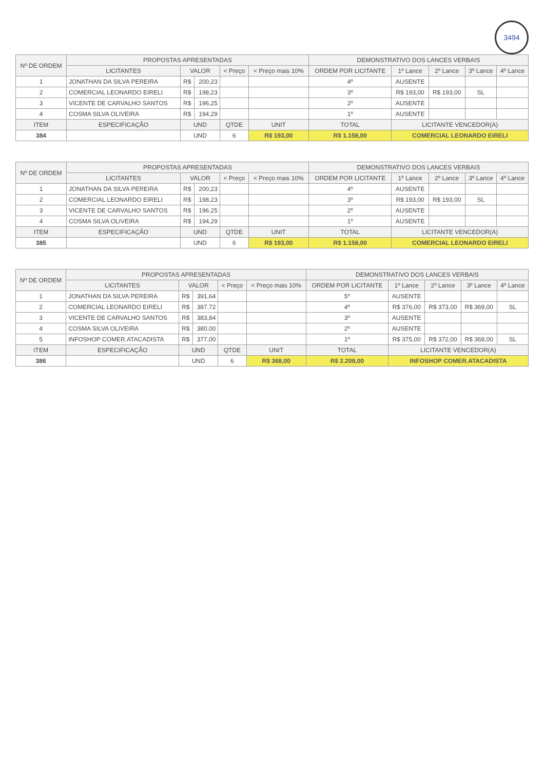3494
| Nº DE ORDEM | PROPOSTAS APRESENTADAS | | | | | DEMONSTRATIVO DOS LANCES VERBAIS | | | | |
| --- | --- | --- | --- | --- | --- | --- | --- | --- | --- | --- |
| | LICITANTES | VALOR | | < Preço | < Preço mais 10% | ORDEM POR LICITANTE | 1º Lance | 2º Lance | 3º Lance | 4º Lance |
| 1 | JONATHAN DA SILVA PEREIRA | R$ | 200,23 | | | 4º | AUSENTE | | | |
| 2 | COMERCIAL LEONARDO EIRELI | R$ | 198,23 | | | 3º | R$ 193,00 | R$ 193,00 | SL | |
| 3 | VICENTE DE CARVALHO SANTOS | R$ | 196,25 | | | 2º | AUSENTE | | | |
| 4 | COSMA SILVA OLIVEIRA | R$ | 194,29 | | | 1º | AUSENTE | | | |
| ITEM | ESPECIFICAÇÃO | UND | | QTDE | UNIT | TOTAL | LICITANTE VENCEDOR(A) | | | |
| 384 | | UND | | 6 | R$ 193,00 | R$ 1.158,00 | COMERCIAL LEONARDO EIRELI | | | |
| Nº DE ORDEM | PROPOSTAS APRESENTADAS | | | | | DEMONSTRATIVO DOS LANCES VERBAIS | | | | |
| --- | --- | --- | --- | --- | --- | --- | --- | --- | --- | --- |
| | LICITANTES | VALOR | | < Preço | < Preço mais 10% | ORDEM POR LICITANTE | 1º Lance | 2º Lance | 3º Lance | 4º Lance |
| 1 | JONATHAN DA SILVA PEREIRA | R$ | 200,23 | | | 4º | AUSENTE | | | |
| 2 | COMERCIAL LEONARDO EIRELI | R$ | 198,23 | | | 3º | R$ 193,00 | R$ 193,00 | SL | |
| 3 | VICENTE DE CARVALHO SANTOS | R$ | 196,25 | | | 2º | AUSENTE | | | |
| 4 | COSMA SILVA OLIVEIRA | R$ | 194,29 | | | 1º | AUSENTE | | | |
| ITEM | ESPECIFICAÇÃO | UND | | QTDE | UNIT | TOTAL | LICITANTE VENCEDOR(A) | | | |
| 385 | | UND | | 6 | R$ 193,00 | R$ 1.158,00 | COMERCIAL LEONARDO EIRELI | | | |
| Nº DE ORDEM | PROPOSTAS APRESENTADAS | | | | | DEMONSTRATIVO DOS LANCES VERBAIS | | | | |
| --- | --- | --- | --- | --- | --- | --- | --- | --- | --- | --- |
| | LICITANTES | VALOR | | < Preço | < Preço mais 10% | ORDEM POR LICITANTE | 1º Lance | 2º Lance | 3º Lance | 4º Lance |
| 1 | JONATHAN DA SILVA PEREIRA | R$ | 391,64 | | | 5º | AUSENTE | | | |
| 2 | COMERCIAL LEONARDO EIRELI | R$ | 387,72 | | | 4º | R$ 376,00 | R$ 373,00 | R$ 369,00 | SL |
| 3 | VICENTE DE CARVALHO SANTOS | R$ | 383,84 | | | 3º | AUSENTE | | | |
| 4 | COSMA SILVA OLIVEIRA | R$ | 380,00 | | | 2º | AUSENTE | | | |
| 5 | INFOSHOP COMER.ATACADISTA | R$ | 377,00 | | | 1º | R$ 375,00 | R$ 372,00 | R$ 368,00 | SL |
| ITEM | ESPECIFICAÇÃO | UND | | QTDE | UNIT | TOTAL | LICITANTE VENCEDOR(A) | | | |
| 386 | | UND | | 6 | R$ 368,00 | R$ 2.208,00 | INFOSHOP COMER.ATACADISTA | | | |